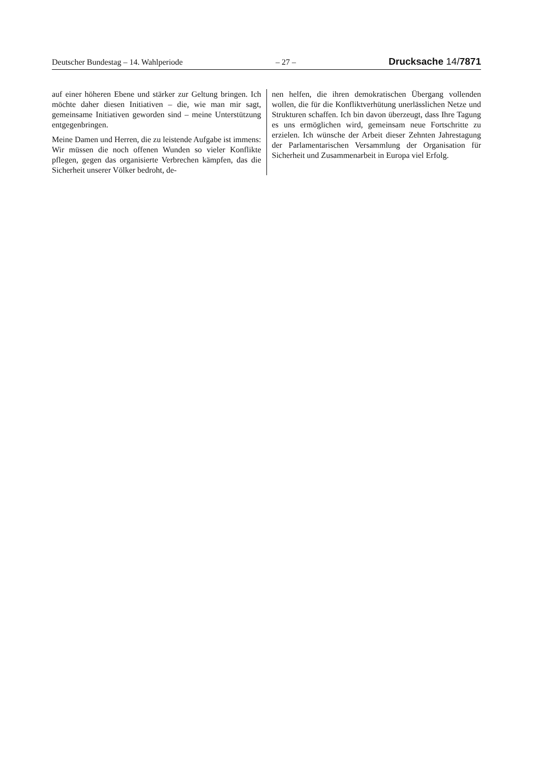Deutscher Bundestag – 14. Wahlperiode – 27 – Drucksache 14/7871
auf einer höheren Ebene und stärker zur Geltung bringen. Ich möchte daher diesen Initiativen – die, wie man mir sagt, gemeinsame Initiativen geworden sind – meine Unterstützung entgegenbringen.
Meine Damen und Herren, die zu leistende Aufgabe ist immens: Wir müssen die noch offenen Wunden so vieler Konflikte pflegen, gegen das organisierte Verbrechen kämpfen, das die Sicherheit unserer Völker bedroht, de-
nen helfen, die ihren demokratischen Übergang vollenden wollen, die für die Konfliktverhütung unerlässlichen Netze und Strukturen schaffen. Ich bin davon überzeugt, dass Ihre Tagung es uns ermöglichen wird, gemeinsam neue Fortschritte zu erzielen. Ich wünsche der Arbeit dieser Zehnten Jahrestagung der Parlamentarischen Versammlung der Organisation für Sicherheit und Zusammenarbeit in Europa viel Erfolg.